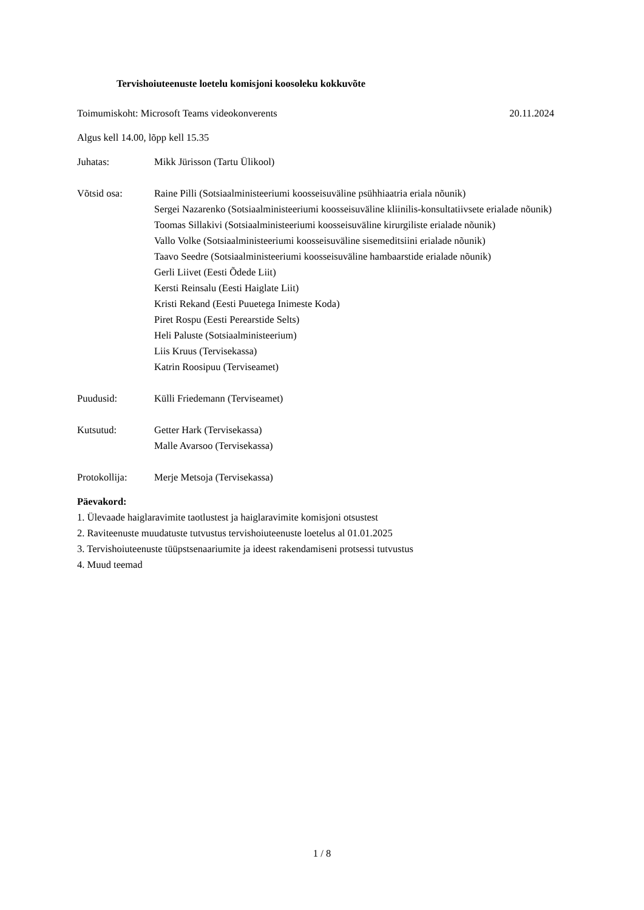Tervishoiuteenuste loetelu komisjoni koosoleku kokkuvõte
Toimumiskoht: Microsoft Teams videokonverents 20.11.2024
Algus kell 14.00, lõpp kell 15.35
Juhatas: Mikk Jürisson (Tartu Ülikool)
Võtsid osa:
Raine Pilli (Sotsiaalministeeriumi koosseisuväline psühhiaatria eriala nõunik)
Sergei Nazarenko (Sotsiaalministeeriumi koosseisuväline kliinilis-konsultatiivsete erialade nõunik)
Toomas Sillakivi (Sotsiaalministeeriumi koosseisuväline kirurgiliste erialade nõunik)
Vallo Volke (Sotsiaalministeeriumi koosseisuväline sisemeditsiini erialade nõunik)
Taavo Seedre (Sotsiaalministeeriumi koosseisuväline hambaarstide erialade nõunik)
Gerli Liivet (Eesti Õdede Liit)
Kersti Reinsalu (Eesti Haiglate Liit)
Kristi Rekand (Eesti Puuetega Inimeste Koda)
Piret Rospu (Eesti Perearstide Selts)
Heli Paluste (Sotsiaalministeerium)
Liis Kruus (Tervisekassa)
Katrin Roosipuu (Terviseamet)
Puudusid: Külli Friedemann (Terviseamet)
Kutsutud:
Getter Hark (Tervisekassa)
Malle Avarsoo (Tervisekassa)
Protokollija: Merje Metsoja (Tervisekassa)
Päevakord:
1. Ülevaade haiglaravimite taotlustest ja haiglaravimite komisjoni otsustest
2. Raviteenuste muudatuste tutvustus tervishoiuteenuste loetelus al 01.01.2025
3. Tervishoiuteenuste tüüpstsenaariumite ja ideest rakendamiseni protsessi tutvustus
4. Muud teemad
1 / 8